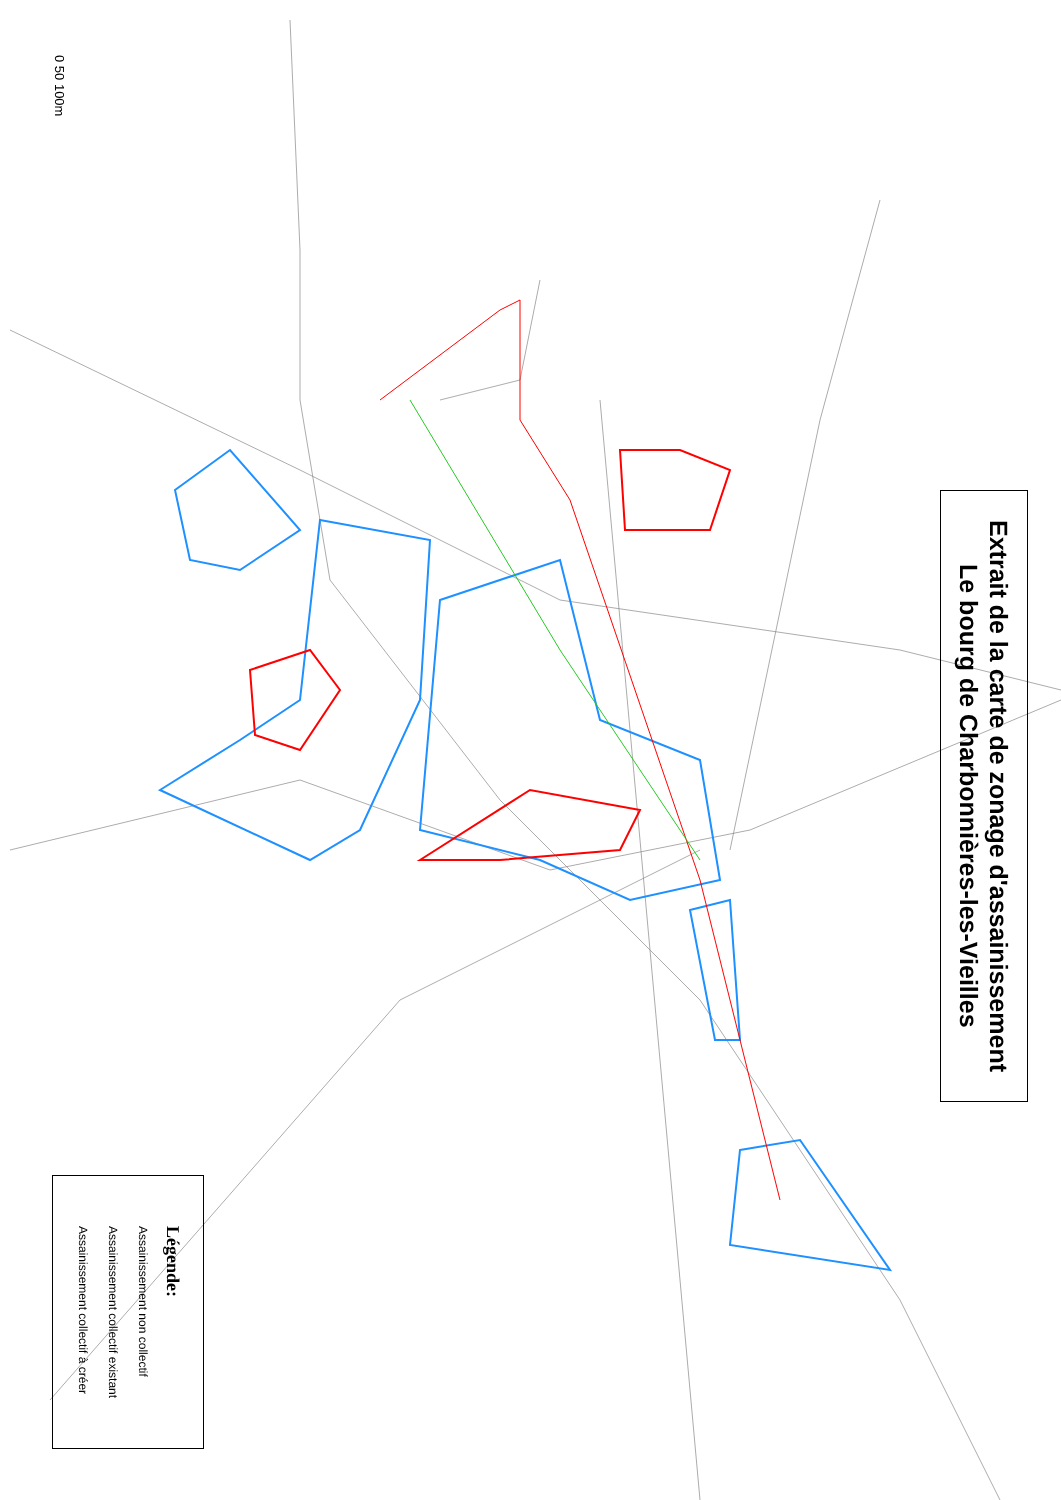0 50 100m
Extrait de la carte de zonage d'assainissement
Le bourg de Charbonnières-les-Vieilles
Légende:
Assainissement non collectif
Assainissement collectif existant
Assainissement collectif à créer